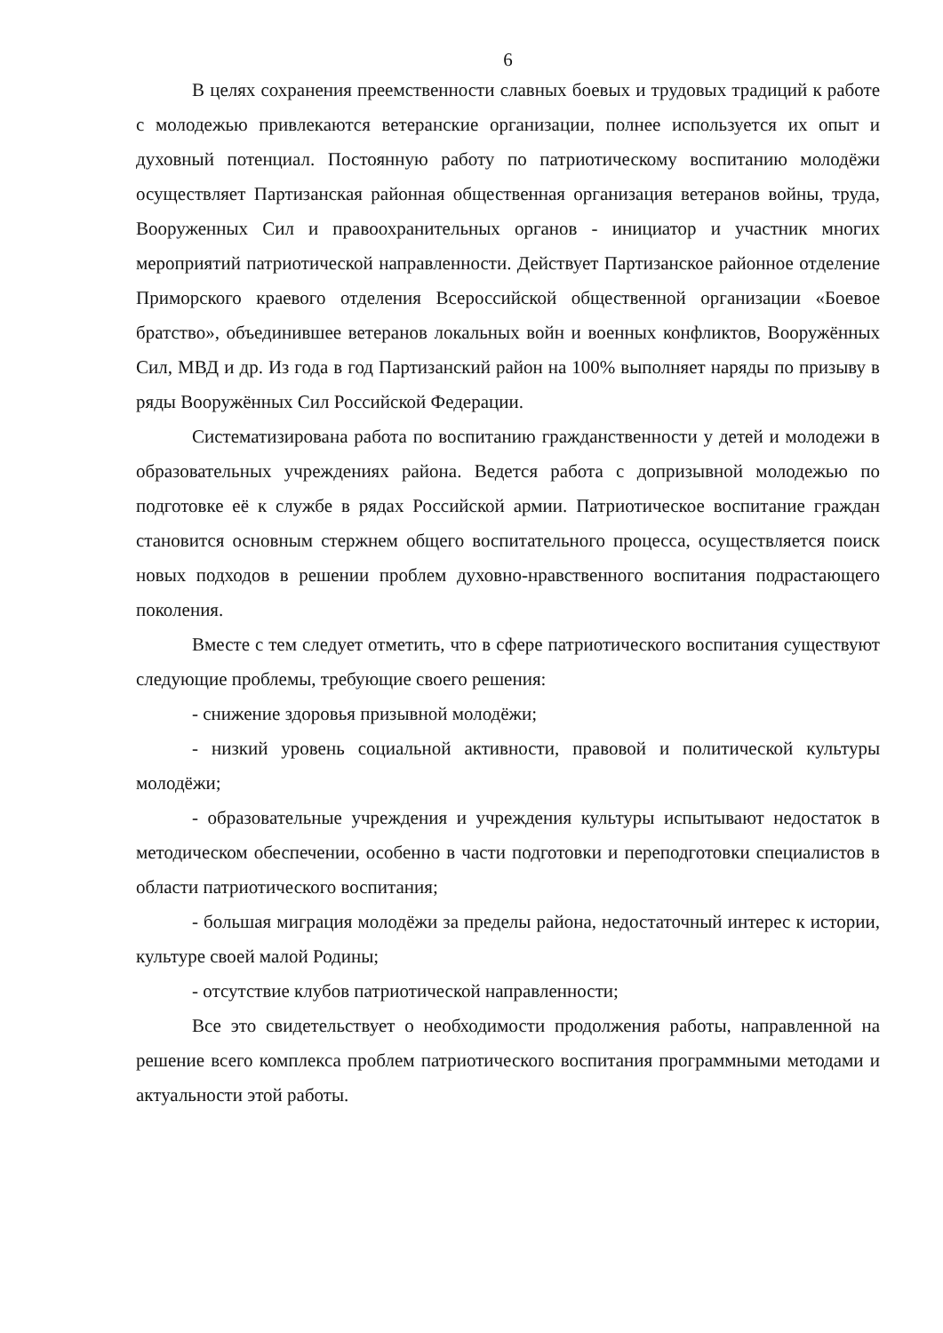6
В целях сохранения преемственности славных боевых и трудовых традиций к работе с молодежью привлекаются ветеранские организации, полнее используется их опыт и духовный потенциал. Постоянную работу по патриотическому воспитанию молодёжи осуществляет Партизанская районная общественная организация ветеранов войны, труда, Вооруженных Сил и правоохранительных органов - инициатор и участник многих мероприятий патриотической направленности. Действует Партизанское районное отделение Приморского краевого отделения Всероссийской общественной организации «Боевое братство», объединившее ветеранов локальных войн и военных конфликтов, Вооружённых Сил, МВД и др. Из года в год Партизанский район на 100% выполняет наряды по призыву в ряды Вооружённых Сил Российской Федерации.
Систематизирована работа по воспитанию гражданственности у детей и молодежи в образовательных учреждениях района. Ведется работа с допризывной молодежью по подготовке её к службе в рядах Российской армии. Патриотическое воспитание граждан становится основным стержнем общего воспитательного процесса, осуществляется поиск новых подходов в решении проблем духовно-нравственного воспитания подрастающего поколения.
Вместе с тем следует отметить, что в сфере патриотического воспитания существуют следующие проблемы, требующие своего решения:
- снижение здоровья призывной молодёжи;
- низкий уровень социальной активности, правовой и политической культуры молодёжи;
- образовательные учреждения и учреждения культуры испытывают недостаток в методическом обеспечении, особенно в части подготовки и переподготовки специалистов в области патриотического воспитания;
- большая миграция молодёжи за пределы района, недостаточный интерес к истории, культуре своей малой Родины;
- отсутствие клубов патриотической направленности;
Все это свидетельствует о необходимости продолжения работы, направленной на решение всего комплекса проблем патриотического воспитания программными методами и актуальности этой работы.